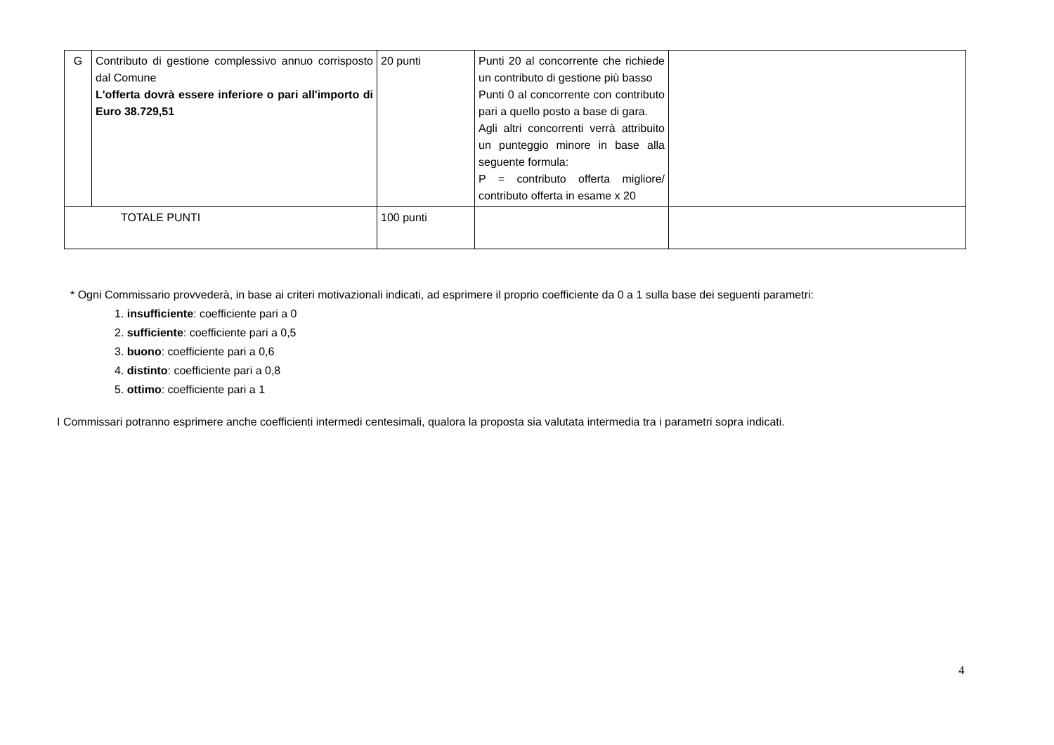| G | Contributo di gestione complessivo annuo corrisposto dal Comune L'offerta dovrà essere inferiore o pari all'importo di Euro 38.729,51 | 20 punti | Punti 20 al concorrente che richiede un contributo di gestione più basso Punti 0 al concorrente con contributo pari a quello posto a base di gara. Agli altri concorrenti verrà attribuito un punteggio minore in base alla seguente formula: P = contributo offerta migliore/ contributo offerta in esame x 20 | |
| TOTALE PUNTI | | 100 punti | | |
* Ogni Commissario provvederà, in base ai criteri motivazionali indicati, ad esprimere il proprio coefficiente da 0 a 1 sulla base dei seguenti parametri:
1. insufficiente: coefficiente pari a 0
2. sufficiente: coefficiente pari a 0,5
3. buono: coefficiente pari a 0,6
4. distinto: coefficiente pari a 0,8
5. ottimo: coefficiente pari a 1
I Commissari potranno esprimere anche coefficienti intermedi centesimali, qualora la proposta sia valutata intermedia tra i parametri sopra indicati.
4